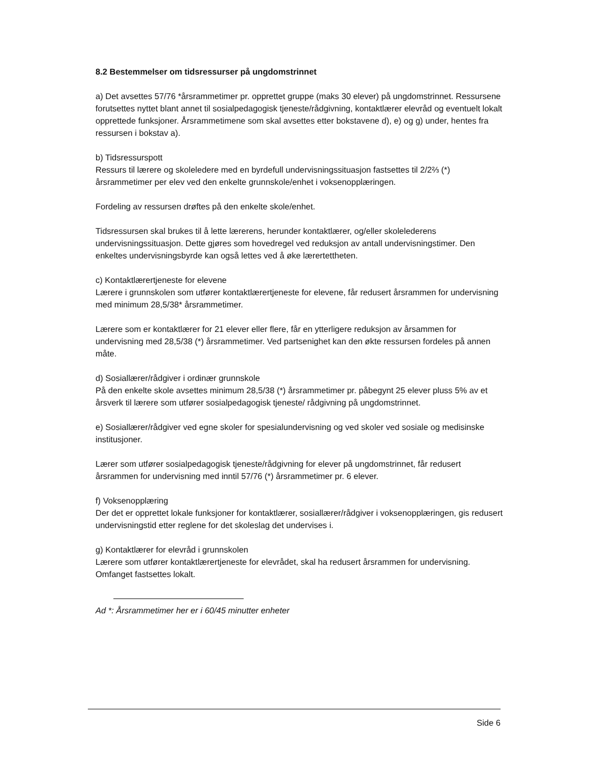8.2 Bestemmelser om tidsressurser på ungdomstrinnet
a) Det avsettes 57/76 *årsrammetimer pr. opprettet gruppe (maks 30 elever) på ungdomstrinnet. Ressursene forutsettes nyttet blant annet til sosialpedagogisk tjeneste/rådgivning, kontaktlærer elevråd og eventuelt lokalt opprettede funksjoner. Årsrammetimene som skal avsettes etter bokstavene d), e) og g) under, hentes fra ressursen i bokstav a).
b) Tidsressurspott
Ressurs til lærere og skoleledere med en byrdefull undervisningssituasjon fastsettes til 2/2⅔ (*) årsrammetimer per elev ved den enkelte grunnskole/enhet i voksenopplæringen.
Fordeling av ressursen drøftes på den enkelte skole/enhet.
Tidsressursen skal brukes til å lette lærerens, herunder kontaktlærer, og/eller skolelederens undervisningssituasjon. Dette gjøres som hovedregel ved reduksjon av antall undervisningstimer. Den enkeltes undervisningsbyrde kan også lettes ved å øke lærertettheten.
c) Kontaktlærertjeneste for elevene
Lærere i grunnskolen som utfører kontaktlærertjeneste for elevene, får redusert årsrammen for undervisning med minimum 28,5/38* årsrammetimer.
Lærere som er kontaktlærer for 21 elever eller flere, får en ytterligere reduksjon av årsammen for undervisning med 28,5/38 (*) årsrammetimer. Ved partsenighet kan den økte ressursen fordeles på annen måte.
d) Sosiallærer/rådgiver i ordinær grunnskole
På den enkelte skole avsettes minimum 28,5/38 (*) årsrammetimer pr. påbegynt 25 elever pluss 5% av et årsverk til lærere som utfører sosialpedagogisk tjeneste/ rådgivning på ungdomstrinnet.
e) Sosiallærer/rådgiver ved egne skoler for spesialundervisning og ved skoler ved sosiale og medisinske institusjoner.
Lærer som utfører sosialpedagogisk tjeneste/rådgivning for elever på ungdomstrinnet, får redusert årsrammen for undervisning med inntil 57/76 (*) årsrammetimer pr. 6 elever.
f) Voksenopplæring
Der det er opprettet lokale funksjoner for kontaktlærer, sosiallærer/rådgiver i voksenopplæringen, gis redusert undervisningstid etter reglene for det skoleslag det undervises i.
g) Kontaktlærer for elevråd i grunnskolen
Lærere som utfører kontaktlærertjeneste for elevrådet, skal ha redusert årsrammen for undervisning. Omfanget fastsettes lokalt.
Ad *: Årsrammetimer her er i 60/45 minutter enheter
Side 6